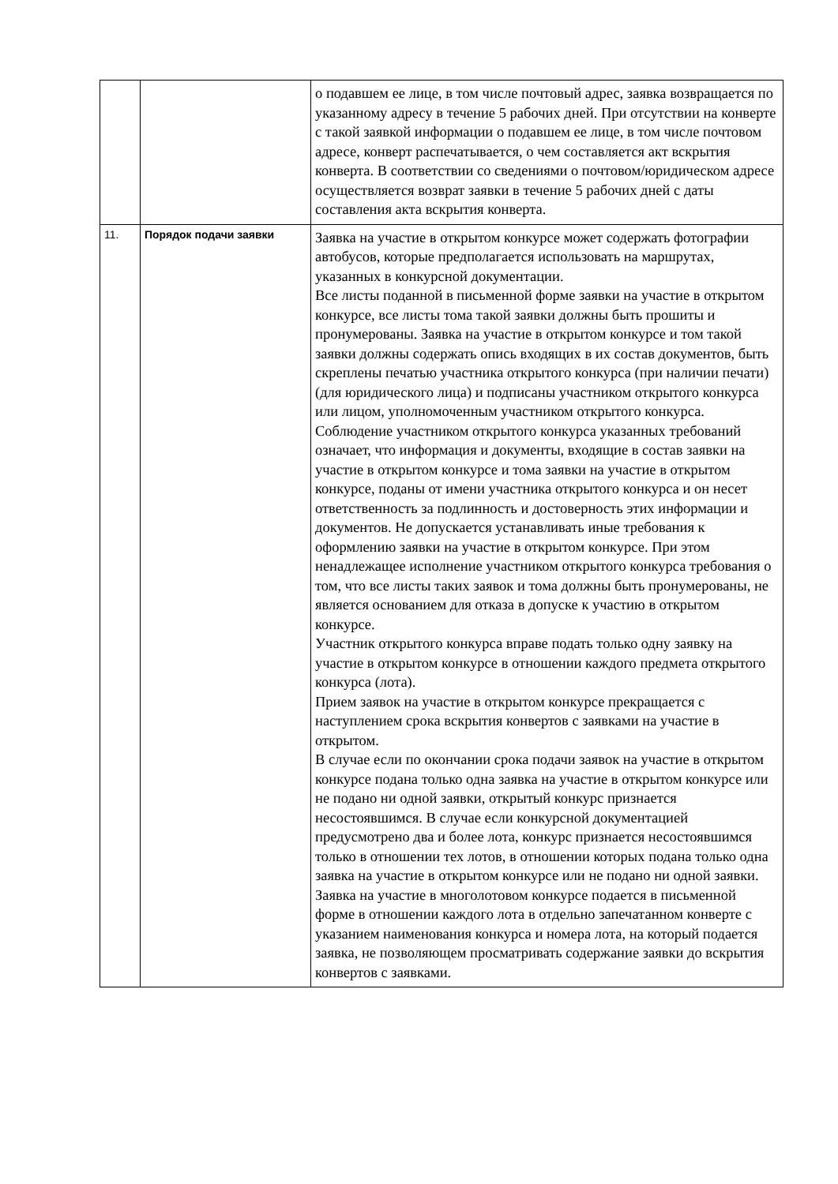| | | о подавшем ее лице, в том числе почтовый адрес, заявка возвращается по указанному адресу в течение 5 рабочих дней. При отсутствии на конверте с такой заявкой информации о подавшем ее лице, в том числе почтовом адресе, конверт распечатывается, о чем составляется акт вскрытия конверта. В соответствии со сведениями о почтовом/юридическом адресе осуществляется возврат заявки в течение 5 рабочих дней с даты составления акта вскрытия конверта. |
| 11. | Порядок подачи заявки | Заявка на участие в открытом конкурсе может содержать фотографии автобусов, которые предполагается использовать на маршрутах, указанных в конкурсной документации. Все листы поданной в письменной форме заявки на участие в открытом конкурсе, все листы тома такой заявки должны быть прошиты и пронумерованы. Заявка на участие в открытом конкурсе и том такой заявки должны содержать опись входящих в их состав документов, быть скреплены печатью участника открытого конкурса (при наличии печати) (для юридического лица) и подписаны участником открытого конкурса или лицом, уполномоченным участником открытого конкурса. Соблюдение участником открытого конкурса указанных требований означает, что информация и документы, входящие в состав заявки на участие в открытом конкурсе и тома заявки на участие в открытом конкурсе, поданы от имени участника открытого конкурса и он несет ответственность за подлинность и достоверность этих информации и документов. Не допускается устанавливать иные требования к оформлению заявки на участие в открытом конкурсе. При этом ненадлежащее исполнение участником открытого конкурса требования о том, что все листы таких заявок и тома должны быть пронумерованы, не является основанием для отказа в допуске к участию в открытом конкурсе. Участник открытого конкурса вправе подать только одну заявку на участие в открытом конкурсе в отношении каждого предмета открытого конкурса (лота). Прием заявок на участие в открытом конкурсе прекращается с наступлением срока вскрытия конвертов с заявками на участие в открытом. В случае если по окончании срока подачи заявок на участие в открытом конкурсе подана только одна заявка на участие в открытом конкурсе или не подано ни одной заявки, открытый конкурс признается несостоявшимся. В случае если конкурсной документацией предусмотрено два и более лота, конкурс признается несостоявшимся только в отношении тех лотов, в отношении которых подана только одна заявка на участие в открытом конкурсе или не подано ни одной заявки. Заявка на участие в многолотовом конкурсе подается в письменной форме в отношении каждого лота в отдельно запечатанном конверте с указанием наименования конкурса и номера лота, на который подается заявка, не позволяющем просматривать содержание заявки до вскрытия конвертов с заявками. |